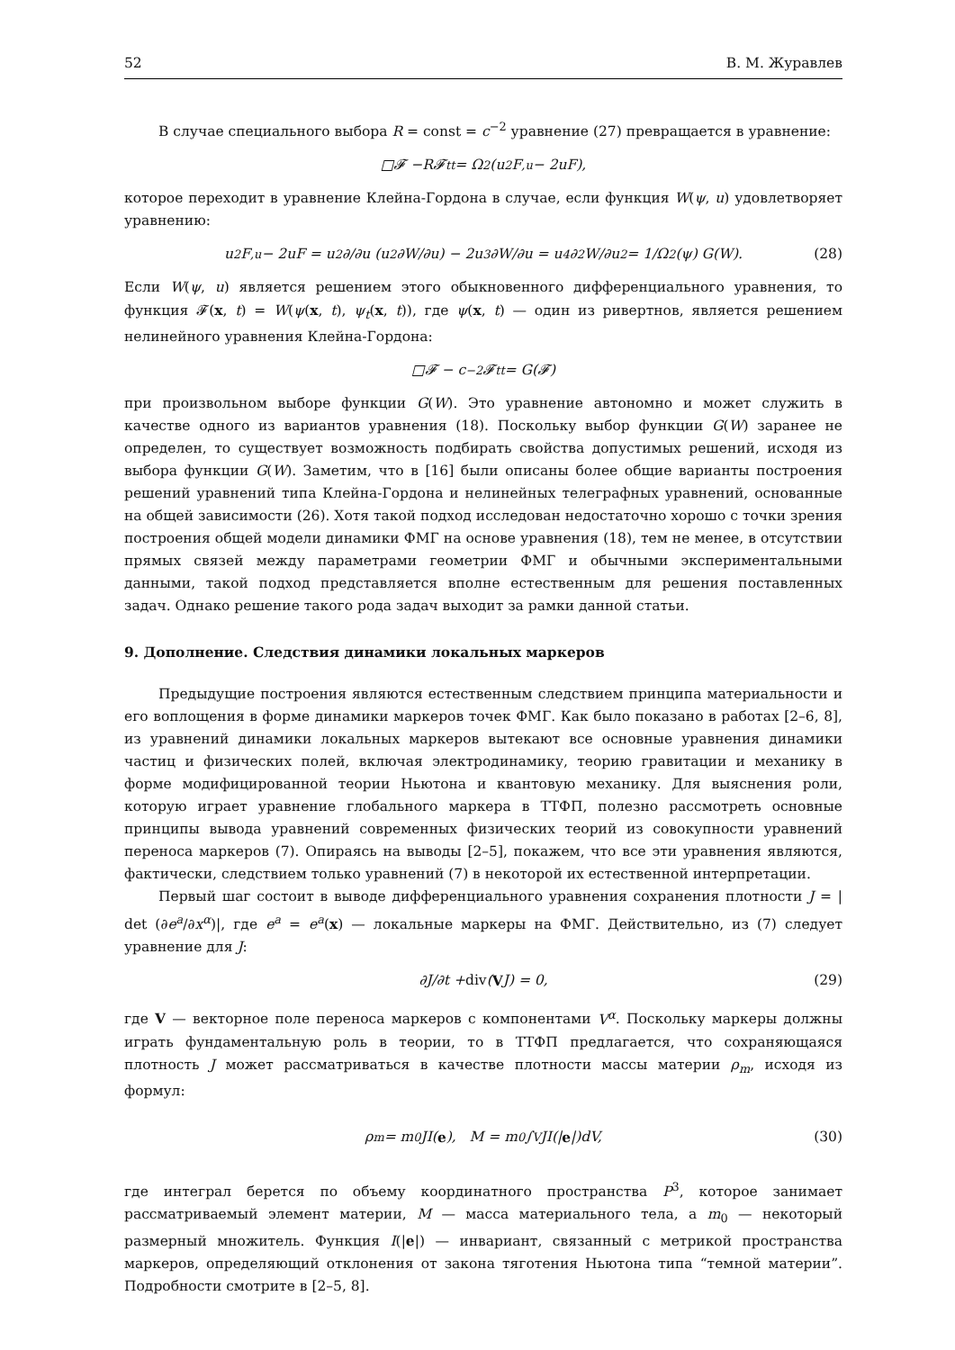52 В. М. Журавлев
В случае специального выбора R = const = c<sup>−2</sup> уравнение (27) превращается в уравнение:
□𝓕 − R 𝓕<sub>tt</sub> = Ω<sup>2</sup>(u<sup>2</sup>F<sub>,u</sub> − 2uF),
которое переходит в уравнение Клейна-Гордона в случае, если функция W(ψ, u) удовлетворяет уравнению:
u<sup>2</sup>F<sub>,u</sub> − 2uF = u<sup>2</sup> ∂/∂u (u<sup>2</sup> ∂W/∂u) − 2u<sup>3</sup> ∂W/∂u = u<sup>4</sup> ∂<sup>2</sup>W/∂u<sup>2</sup> = 1/Ω<sup>2</sup>(ψ) G(W). (28)
Если W(ψ, u) является решением этого обыкновенного дифференциального уравнения, то функция 𝓕(x, t) = W(ψ(x, t), ψ<sub>t</sub>(x, t)), где ψ(x, t) — один из ривертнов, является решением нелинейного уравнения Клейна-Гордона:
□𝓕 − c<sup>−2</sup>𝓕<sub>tt</sub> = G(𝓕)
при произвольном выборе функции G(W). Это уравнение автономно и может служить в качестве одного из вариантов уравнения (18). Поскольку выбор функции G(W) заранее не определен, то существует возможность подбирать свойства допустимых решений, исходя из выбора функции G(W). Заметим, что в [16] были описаны более общие варианты построения решений уравнений типа Клейна-Гордона и нелинейных телеграфных уравнений, основанные на общей зависимости (26). Хотя такой подход исследован недостаточно хорошо с точки зрения построения общей модели динамики ФМГ на основе уравнения (18), тем не менее, в отсутствии прямых связей между параметрами геометрии ФМГ и обычными экспериментальными данными, такой подход представляется вполне естественным для решения поставленных задач. Однако решение такого рода задач выходит за рамки данной статьи.
9. Дополнение. Следствия динамики локальных маркеров
Предыдущие построения являются естественным следствием принципа материальности и его воплощения в форме динамики маркеров точек ФМГ. Как было показано в работах [2–6, 8], из уравнений динамики локальных маркеров вытекают все основные уравнения динамики частиц и физических полей, включая электродинамику, теорию гравитации и механику в форме модифицированной теории Ньютона и квантовую механику. Для выяснения роли, которую играет уравнение глобального маркера в ТТФП, полезно рассмотреть основные принципы вывода уравнений современных физических теорий из совокупности уравнений переноса маркеров (7). Опираясь на выводы [2–5], покажем, что все эти уравнения являются, фактически, следствием только уравнений (7) в некоторой их естественной интерпретации.
Первый шаг состоит в выводе дифференциального уравнения сохранения плотности J = | det (∂e<sup>a</sup>/∂x<sup>α</sup>)|, где e<sup>a</sup> = e<sup>a</sup>(x) — локальные маркеры на ФМГ. Действительно, из (7) следует уравнение для J:
∂J/∂t + div (V J) = 0, (29)
где V — векторное поле переноса маркеров с компонентами V<sup>α</sup>. Поскольку маркеры должны играть фундаментальную роль в теории, то в ТТФП предлагается, что сохраняющаяся плотность J может рассматриваться в качестве плотности массы материи ρ<sub>m</sub>, исходя из формул:
ρ<sub>m</sub> = m<sub>0</sub>JI(e), M = m<sub>0</sub> ∫<sub>V</sub> JI(| e |)dV, (30)
где интеграл берется по объему координатного пространства P<sup>3</sup>, которое занимает рассматриваемый элемент материи, M — масса материального тела, а m<sub>0</sub> — некоторый размерный множитель. Функция I(|e|) — инвариант, связанный с метрикой пространства маркеров, определяющий отклонения от закона тяготения Ньютона типа “темной материи”. Подробности смотрите в [2–5, 8].